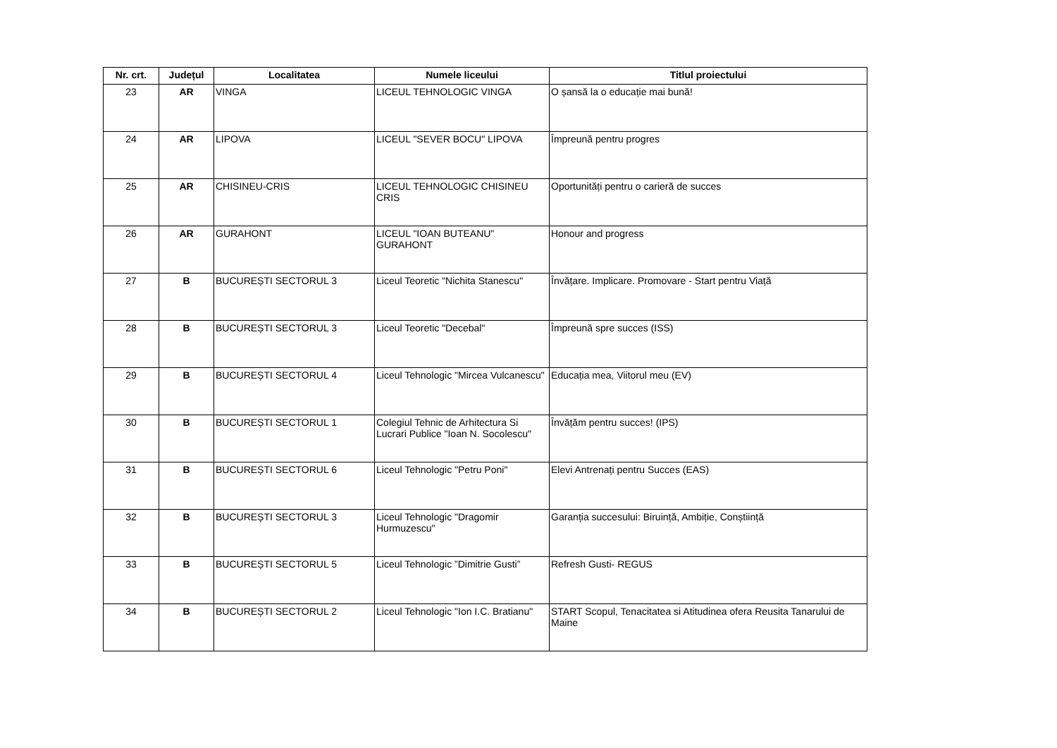| Nr. crt. | Județul | Localitatea | Numele liceului | Titlul proiectului |
| --- | --- | --- | --- | --- |
| 23 | AR | VINGA | LICEUL TEHNOLOGIC VINGA | O șansă la o educație mai bună! |
| 24 | AR | LIPOVA | LICEUL "SEVER BOCU" LIPOVA | Împreună pentru progres |
| 25 | AR | CHISINEU-CRIS | LICEUL TEHNOLOGIC CHISINEU CRIS | Oportunități pentru o carieră de succes |
| 26 | AR | GURAHONT | LICEUL "IOAN BUTEANU" GURAHONT | Honour and progress |
| 27 | B | BUCUREȘTI SECTORUL 3 | Liceul Teoretic "Nichita Stanescu" | Învățare. Implicare. Promovare - Start pentru Viață |
| 28 | B | BUCUREȘTI SECTORUL 3 | Liceul Teoretic "Decebal" | Împreună spre succes (ISS) |
| 29 | B | BUCUREȘTI SECTORUL 4 | Liceul Tehnologic "Mircea Vulcanescu" | Educația mea, Viitorul meu (EV) |
| 30 | B | BUCUREȘTI SECTORUL 1 | Colegiul Tehnic de Arhitectura Si Lucrari Publice "Ioan N. Socolescu" | Învățăm pentru succes! (IPS) |
| 31 | B | BUCUREȘTI SECTORUL 6 | Liceul Tehnologic "Petru Poni" | Elevi Antrenați pentru Succes (EAS) |
| 32 | B | BUCUREȘTI SECTORUL 3 | Liceul Tehnologic "Dragomir Hurmuzescu" | Garanția succesului: Biruință, Ambiție, Conștiință |
| 33 | B | BUCUREȘTI SECTORUL 5 | Liceul Tehnologic ”Dimitrie Gusti” | Refresh Gusti- REGUS |
| 34 | B | BUCUREȘTI SECTORUL 2 | Liceul Tehnologic "Ion I.C. Bratianu" | START Scopul, Tenacitatea si Atitudinea ofera Reusita Tanarului de Maine |